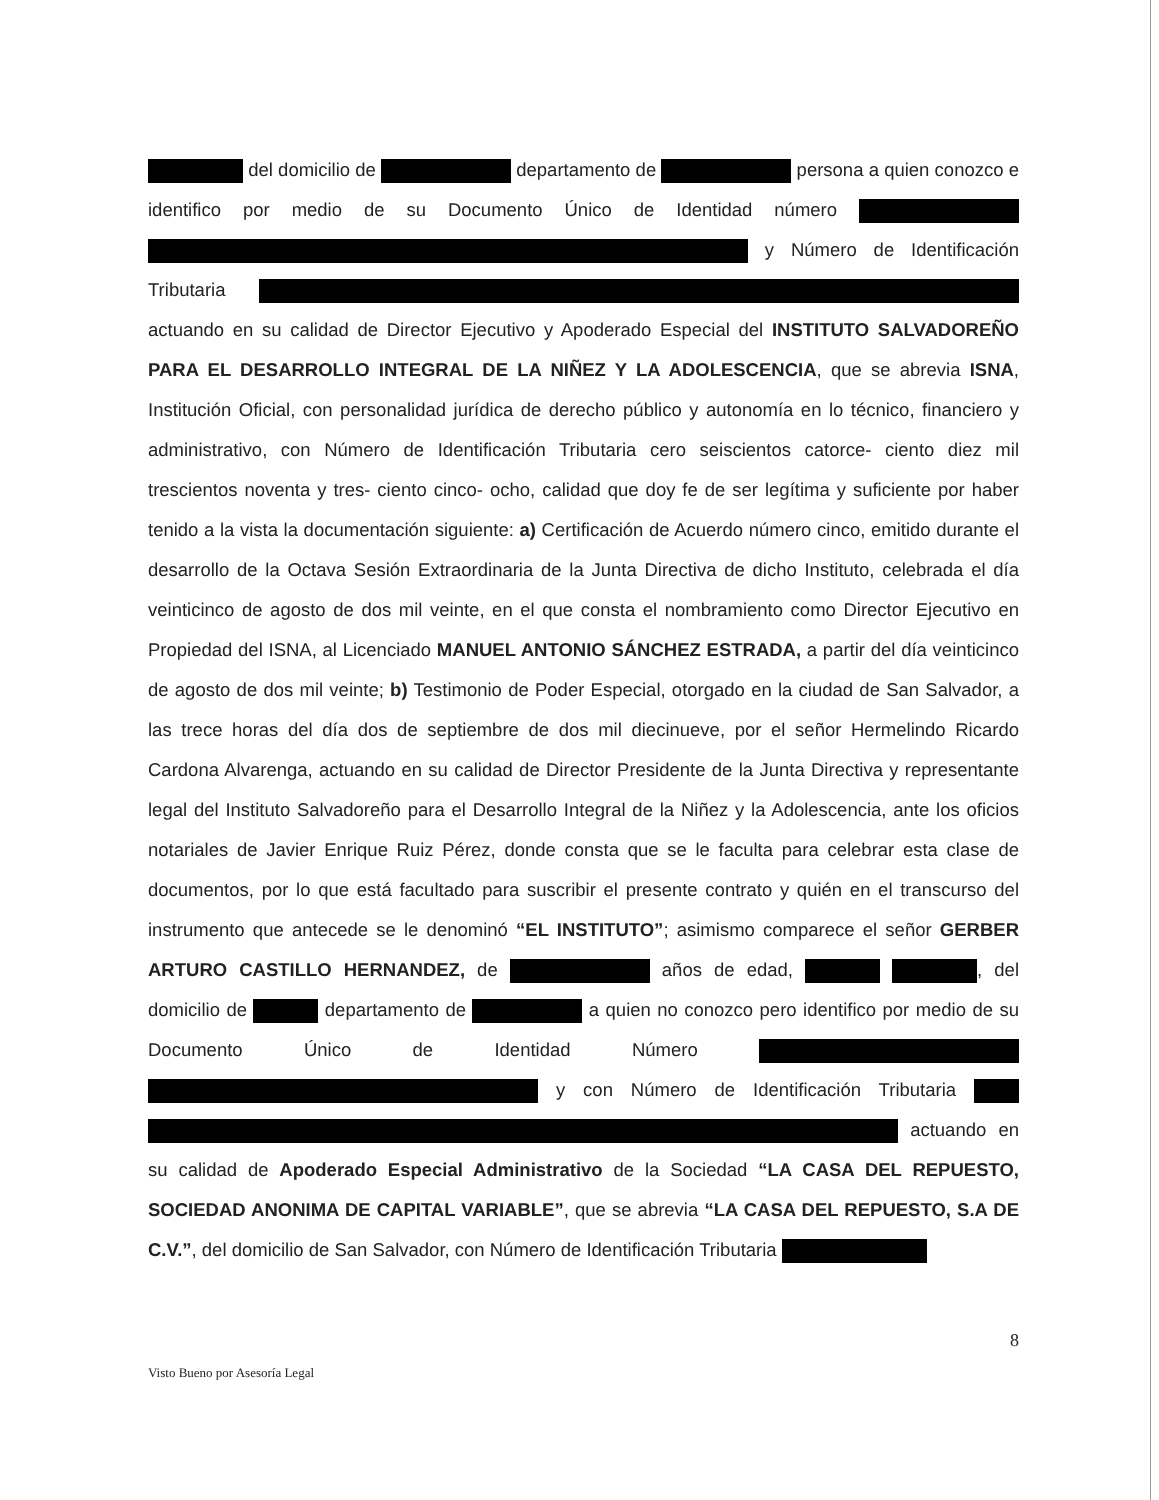del domicilio de departamento de persona a quien conozco e identifico por medio de su Documento Único de Identidad número y Número de Identificación Tributaria actuando en su calidad de Director Ejecutivo y Apoderado Especial del INSTITUTO SALVADOREÑO PARA EL DESARROLLO INTEGRAL DE LA NIÑEZ Y LA ADOLESCENCIA, que se abrevia ISNA, Institución Oficial, con personalidad jurídica de derecho público y autonomía en lo técnico, financiero y administrativo, con Número de Identificación Tributaria cero seiscientos catorce- ciento diez mil trescientos noventa y tres- ciento cinco- ocho, calidad que doy fe de ser legítima y suficiente por haber tenido a la vista la documentación siguiente: a) Certificación de Acuerdo número cinco, emitido durante el desarrollo de la Octava Sesión Extraordinaria de la Junta Directiva de dicho Instituto, celebrada el día veinticinco de agosto de dos mil veinte, en el que consta el nombramiento como Director Ejecutivo en Propiedad del ISNA, al Licenciado MANUEL ANTONIO SÁNCHEZ ESTRADA, a partir del día veinticinco de agosto de dos mil veinte; b) Testimonio de Poder Especial, otorgado en la ciudad de San Salvador, a las trece horas del día dos de septiembre de dos mil diecinueve, por el señor Hermelindo Ricardo Cardona Alvarenga, actuando en su calidad de Director Presidente de la Junta Directiva y representante legal del Instituto Salvadoreño para el Desarrollo Integral de la Niñez y la Adolescencia, ante los oficios notariales de Javier Enrique Ruiz Pérez, donde consta que se le faculta para celebrar esta clase de documentos, por lo que está facultado para suscribir el presente contrato y quién en el transcurso del instrumento que antecede se le denominó “EL INSTITUTO”; asimismo comparece el señor GERBER ARTURO CASTILLO HERNANDEZ, de años de edad, , del domicilio de departamento de a quien no conozco pero identifico por medio de su Documento Único de Identidad Número y con Número de Identificación Tributaria actuando en su calidad de Apoderado Especial Administrativo de la Sociedad “LA CASA DEL REPUESTO, SOCIEDAD ANONIMA DE CAPITAL VARIABLE”, que se abrevia “LA CASA DEL REPUESTO, S.A DE C.V.”, del domicilio de San Salvador, con Número de Identificación Tributaria
8
Visto Bueno por Asesoría Legal